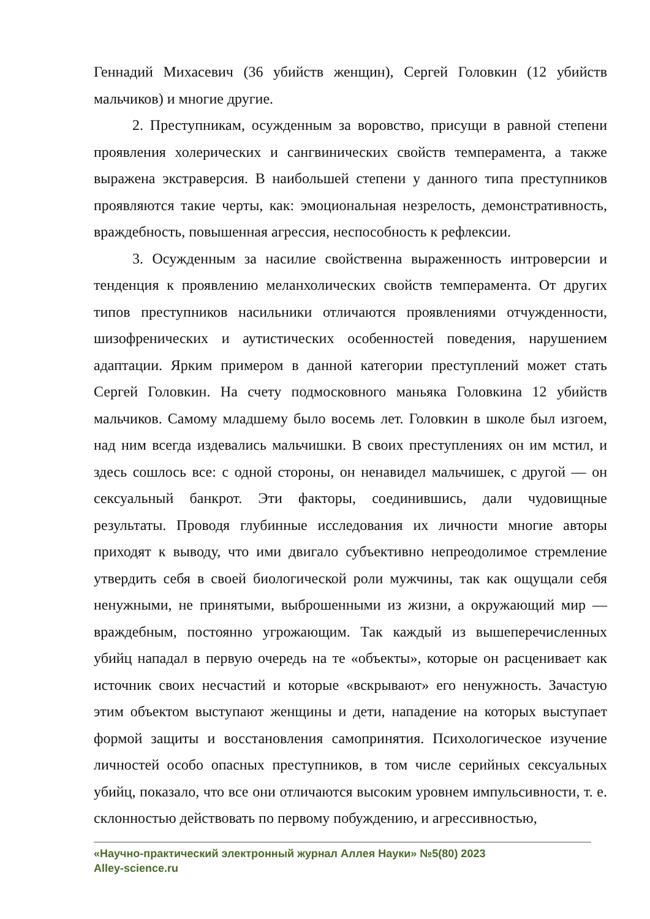Геннадий Михасевич (36 убийств женщин), Сергей Головкин (12 убийств мальчиков) и многие другие.
2. Преступникам, осужденным за воровство, присущи в равной степени проявления холерических и сангвинических свойств темперамента, а также выражена экстраверсия. В наибольшей степени у данного типа преступников проявляются такие черты, как: эмоциональная незрелость, демонстративность, враждебность, повышенная агрессия, неспособность к рефлексии.
3. Осужденным за насилие свойственна выраженность интроверсии и тенденция к проявлению меланхолических свойств темперамента. От других типов преступников насильники отличаются проявлениями отчужденности, шизофренических и аутистических особенностей поведения, нарушением адаптации. Ярким примером в данной категории преступлений может стать Сергей Головкин. На счету подмосковного маньяка Головкина 12 убийств мальчиков. Самому младшему было восемь лет. Головкин в школе был изгоем, над ним всегда издевались мальчишки. В своих преступлениях он им мстил, и здесь сошлось все: с одной стороны, он ненавидел мальчишек, с другой — он сексуальный банкрот. Эти факторы, соединившись, дали чудовищные результаты. Проводя глубинные исследования их личности многие авторы приходят к выводу, что ими двигало субъективно непреодолимое стремление утвердить себя в своей биологической роли мужчины, так как ощущали себя ненужными, не принятыми, выброшенными из жизни, а окружающий мир — враждебным, постоянно угрожающим. Так каждый из вышеперечисленных убийц нападал в первую очередь на те «объекты», которые он расценивает как источник своих несчастий и которые «вскрывают» его ненужность. Зачастую этим объектом выступают женщины и дети, нападение на которых выступает формой защиты и восстановления самопринятия. Психологическое изучение личностей особо опасных преступников, в том числе серийных сексуальных убийц, показало, что все они отличаются высоким уровнем импульсивности, т. е. склонностью действовать по первому побуждению, и агрессивностью,
«Научно-практический электронный журнал Аллея Науки» №5(80) 2023
Alley-science.ru